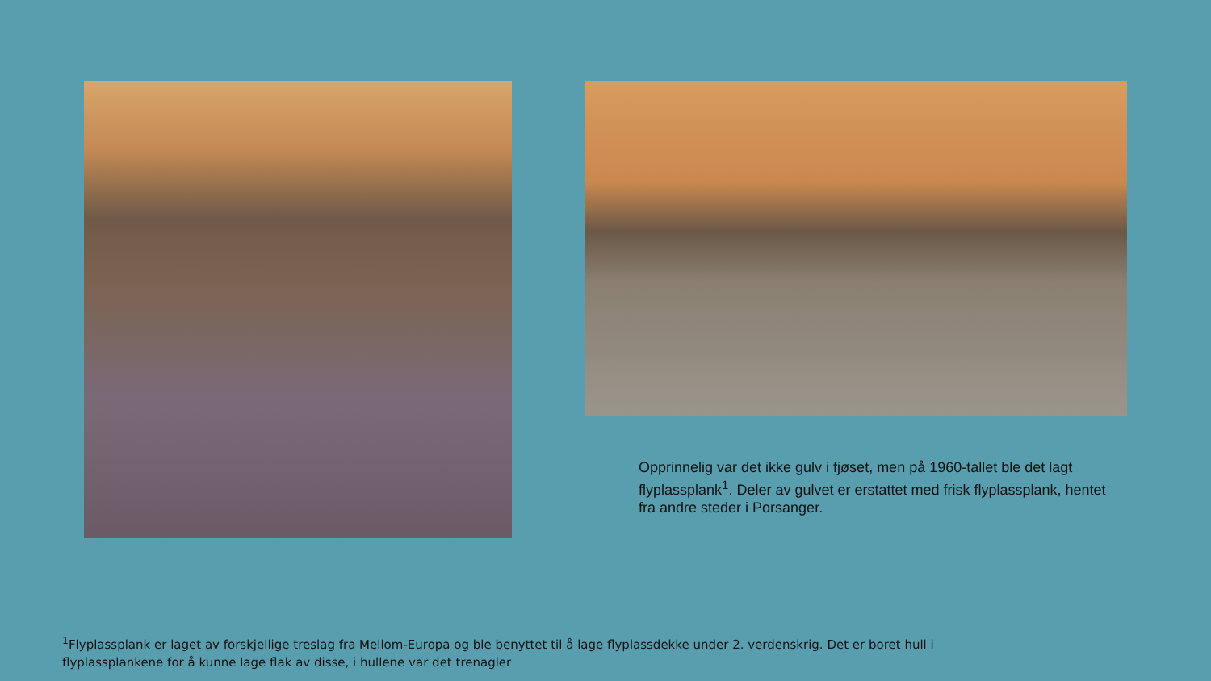Opprinnelig var det ikke gulv i fjøset, men på 1960-tallet ble det lagt flyplassplank<sup>1</sup>. Deler av gulvet er erstattet med frisk flyplassplank, hentet fra andre steder i Porsanger.
<sup>1</sup> Flyplassplank er laget av forskjellige treslag fra Mellom-Europa og ble benyttet til å lage flyplassdekke under 2. verdenskrig. Det er boret hull i flyplassplankene for å kunne lage flak av disse, i hullene var det trenagler